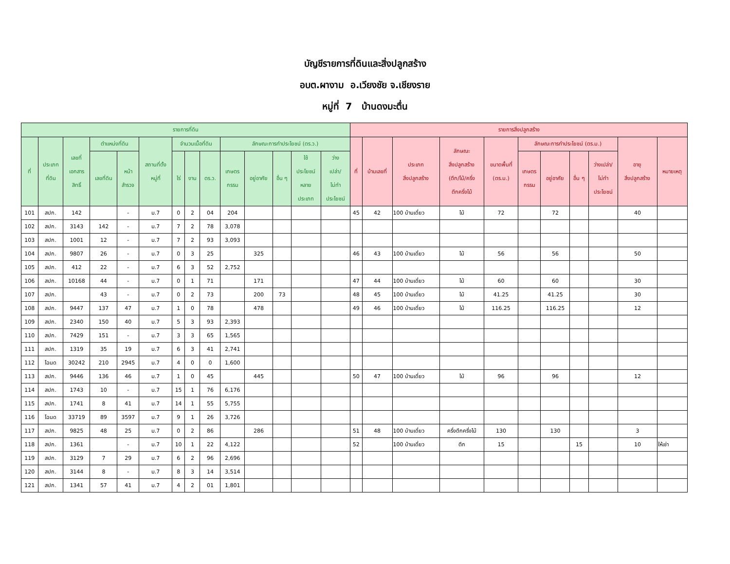บัญชีรายการที่ดินและสิ่งปลูกสร้าง
อบต.ผางาม อ.เวียงชัย จ.เชียงราย
หมู่ที่ 7 บ้านดงมะตื่น
| รายการที่ดิน | | | | | | | | | | | | | | รายการสิ่งปลูกสร้าง | | | | | | | | | | |
| --- | --- | --- | --- | --- | --- | --- | --- | --- | --- | --- | --- | --- | --- | --- | --- | --- | --- | --- | --- | --- | --- | --- | --- | --- |
| ที่ | ประเภท ที่ดิน | เลขที่ เอกสาร สิทธิ์ | ตำแหน่งที่ดิน | | สถานที่ตั้ง หมู่ที่ | จำนวนเนื้อที่ดิน | | | ลักษณะการทำประโยชน์ (ตร.ว.) | | | | | ที่ | บ้านเลขที่ | ประเภท สิ่งปลูกสร้าง | ลักษณะ สิ่งปลูกสร้าง (ตึก/ไม้/ครึ่ง ตึกครึ่งไม้ | ขนาดพื้นที่ (ตร.ม.) | ลักษณะการทำประโยชน์ (ตร.ม.) | | | | อายุ สิ่งปลูกสร้าง | หมายเหตุ |
| | | | เลขที่ดิน | หน้า สำรวจ | | ไร่ | งาน | ตร.ว. | เกษตร กรรม | อยู่อาศัย | อื่น ๆ | ใช้ ประโยชน์ หลาย ประเภท | ว่าง เปล่า/ ไม่ทำ ประโยชน์ | | | | | | เกษตร กรรม | อยู่อาศัย | อื่น ๆ | ว่างเปล่า/ ไม่ทำ ประโยชน์ | | |
| 101 | สปก. | 142 | | - | ม.7 | 0 | 2 | 04 | 204 | | | | | 45 | 42 | 100 บ้านเดี่ยว | ไม้ | 72 | | 72 | | | 40 | |
| 102 | สปก. | 3143 | 142 | - | ม.7 | 7 | 2 | 78 | 3,078 | | | | | | | | | | | | | | | |
| 103 | สปก. | 1001 | 12 | - | ม.7 | 7 | 2 | 93 | 3,093 | | | | | | | | | | | | | | | |
| 104 | สปก. | 9807 | 26 | - | ม.7 | 0 | 3 | 25 | | 325 | | | | 46 | 43 | 100 บ้านเดี่ยว | ไม้ | 56 | | 56 | | | 50 | |
| 105 | สปก. | 412 | 22 | - | ม.7 | 6 | 3 | 52 | 2,752 | | | | | | | | | | | | | | | |
| 106 | สปก. | 10168 | 44 | - | ม.7 | 0 | 1 | 71 | | 171 | | | | 47 | 44 | 100 บ้านเดี่ยว | ไม้ | 60 | | 60 | | | 30 | |
| 107 | สปก. | | 43 | - | ม.7 | 0 | 2 | 73 | | 200 | 73 | | | 48 | 45 | 100 บ้านเดี่ยว | ไม้ | 41.25 | | 41.25 | | | 30 | |
| 108 | สปก. | 9447 | 137 | 47 | ม.7 | 1 | 0 | 78 | | 478 | | | | 49 | 46 | 100 บ้านเดี่ยว | ไม้ | 116.25 | | 116.25 | | | 12 | |
| 109 | สปก. | 2340 | 150 | 40 | ม.7 | 5 | 3 | 93 | 2,393 | | | | | | | | | | | | | | | |
| 110 | สปก. | 7429 | 151 | - | ม.7 | 3 | 3 | 65 | 1,565 | | | | | | | | | | | | | | | |
| 111 | สปก. | 1319 | 35 | 19 | ม.7 | 6 | 3 | 41 | 2,741 | | | | | | | | | | | | | | | |
| 112 | โฉนด | 30242 | 210 | 2945 | ม.7 | 4 | 0 | 0 | 1,600 | | | | | | | | | | | | | | | |
| 113 | สปก. | 9446 | 136 | 46 | ม.7 | 1 | 0 | 45 | | 445 | | | | 50 | 47 | 100 บ้านเดี่ยว | ไม้ | 96 | | 96 | | | 12 | |
| 114 | สปก. | 1743 | 10 | - | ม.7 | 15 | 1 | 76 | 6,176 | | | | | | | | | | | | | | | |
| 115 | สปก. | 1741 | 8 | 41 | ม.7 | 14 | 1 | 55 | 5,755 | | | | | | | | | | | | | | | |
| 116 | โฉนด | 33719 | 89 | 3597 | ม.7 | 9 | 1 | 26 | 3,726 | | | | | | | | | | | | | | | |
| 117 | สปก. | 9825 | 48 | 25 | ม.7 | 0 | 2 | 86 | | 286 | | | | 51 | 48 | 100 บ้านเดี่ยว | ครึ่งตึกครึ่งไม้ | 130 | | 130 | | | 3 | |
| 118 | สปก. | 1361 | | - | ม.7 | 10 | 1 | 22 | 4,122 | | | | | 52 | | 100 บ้านเดี่ยว | ตึก | 15 | | | 15 | | 10 | ให้เช่า |
| 119 | สปก. | 3129 | 7 | 29 | ม.7 | 6 | 2 | 96 | 2,696 | | | | | | | | | | | | | | | |
| 120 | สปก. | 3144 | 8 | - | ม.7 | 8 | 3 | 14 | 3,514 | | | | | | | | | | | | | | | |
| 121 | สปก. | 1341 | 57 | 41 | ม.7 | 4 | 2 | 01 | 1,801 | | | | | | | | | | | | | | | |